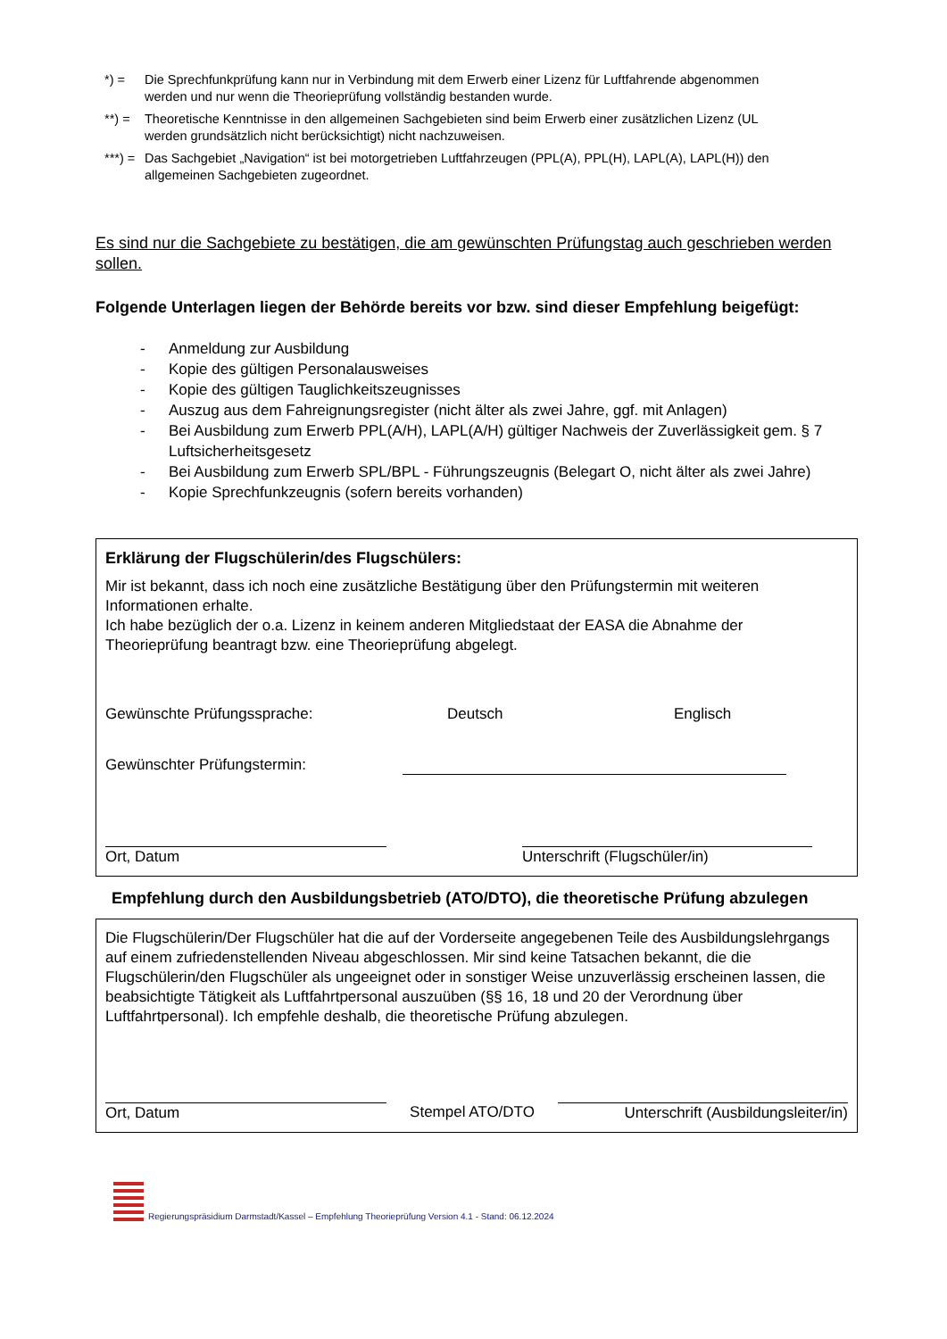*) = Die Sprechfunkprüfung kann nur in Verbindung mit dem Erwerb einer Lizenz für Luftfahrende abgenommen werden und nur wenn die Theorieprüfung vollständig bestanden wurde.
**) = Theoretische Kenntnisse in den allgemeinen Sachgebieten sind beim Erwerb einer zusätzlichen Lizenz (UL werden grundsätzlich nicht berücksichtigt) nicht nachzuweisen.
***) = Das Sachgebiet „Navigation“ ist bei motorgetrieben Luftfahrzeugen (PPL(A), PPL(H), LAPL(A), LAPL(H)) den allgemeinen Sachgebieten zugeordnet.
Es sind nur die Sachgebiete zu bestätigen, die am gewünschten Prüfungstag auch geschrieben werden sollen.
Folgende Unterlagen liegen der Behörde bereits vor bzw. sind dieser Empfehlung beigefügt:
- Anmeldung zur Ausbildung
- Kopie des gültigen Personalausweises
- Kopie des gültigen Tauglichkeitszeugnisses
- Auszug aus dem Fahreignungsregister (nicht älter als zwei Jahre, ggf. mit Anlagen)
- Bei Ausbildung zum Erwerb PPL(A/H), LAPL(A/H) gültiger Nachweis der Zuverlässigkeit gem. § 7 Luftsicherheitsgesetz
- Bei Ausbildung zum Erwerb SPL/BPL - Führungszeugnis (Belegart O, nicht älter als zwei Jahre)
- Kopie Sprechfunkzeugnis (sofern bereits vorhanden)
Erklärung der Flugschülerin/des Flugschülers:
Mir ist bekannt, dass ich noch eine zusätzliche Bestätigung über den Prüfungstermin mit weiteren Informationen erhalte.
Ich habe bezüglich der o.a. Lizenz in keinem anderen Mitgliedstaat der EASA die Abnahme der Theorieprüfung beantragt bzw. eine Theorieprüfung abgelegt.
Gewünschte Prüfungssprache: Deutsch Englisch
Gewünschter Prüfungstermin:
Ort, Datum Unterschrift (Flugschüler/in)
Empfehlung durch den Ausbildungsbetrieb (ATO/DTO), die theoretische Prüfung abzulegen
Die Flugschülerin/Der Flugschüler hat die auf der Vorderseite angegebenen Teile des Ausbildungslehrgangs auf einem zufriedenstellenden Niveau abgeschlossen. Mir sind keine Tatsachen bekannt, die die Flugschülerin/den Flugschüler als ungeeignet oder in sonstiger Weise unzuverlässig erscheinen lassen, die beabsichtigte Tätigkeit als Luftfahrtpersonal auszuüben (§§ 16, 18 und 20 der Verordnung über Luftfahrtpersonal). Ich empfehle deshalb, die theoretische Prüfung abzulegen.
Ort, Datum Stempel ATO/DTO Unterschrift (Ausbildungsleiter/in)
Regierungspräsidium Darmstadt/Kassel – Empfehlung Theorieprüfung Version 4.1 - Stand: 06.12.2024